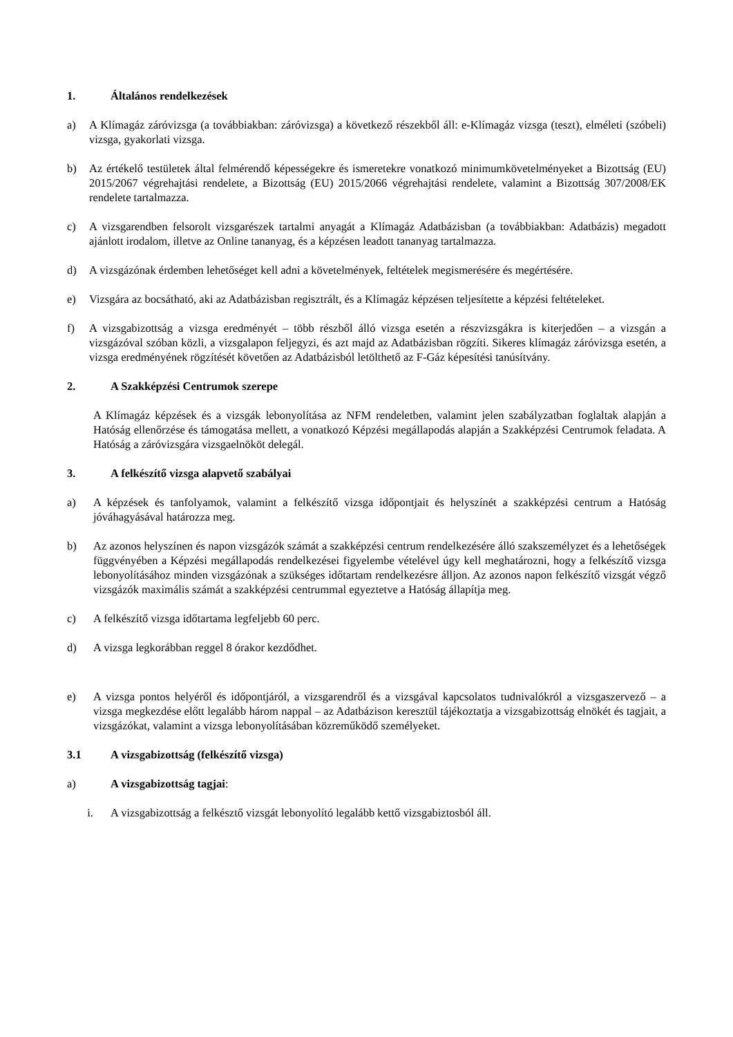1. Általános rendelkezések
a) A Klímagáz záróvizsga (a továbbiakban: záróvizsga) a következő részekből áll: e-Klímagáz vizsga (teszt), elméleti (szóbeli) vizsga, gyakorlati vizsga.
b) Az értékelő testületek által felmérendő képességekre és ismeretekre vonatkozó minimumkövetelményeket a Bizottság (EU) 2015/2067 végrehajtási rendelete, a Bizottság (EU) 2015/2066 végrehajtási rendelete, valamint a Bizottság 307/2008/EK rendelete tartalmazza.
c) A vizsgarendben felsorolt vizsgarészek tartalmi anyagát a Klímagáz Adatbázisban (a továbbiakban: Adatbázis) megadott ajánlott irodalom, illetve az Online tananyag, és a képzésen leadott tananyag tartalmazza.
d) A vizsgázónak érdemben lehetőséget kell adni a követelmények, feltételek megismerésére és megértésére.
e) Vizsgára az bocsátható, aki az Adatbázisban regisztrált, és a Klímagáz képzésen teljesítette a képzési feltételeket.
f) A vizsgabizottság a vizsga eredményét – több részből álló vizsga esetén a részvizsgákra is kiterjedően – a vizsgán a vizsgázóval szóban közli, a vizsgalapon feljegyzi, és azt majd az Adatbázisban rögzíti. Sikeres klímagáz záróvizsga esetén, a vizsga eredményének rögzítését követően az Adatbázisból letölthető az F-Gáz képesítési tanúsítvány.
2. A Szakképzési Centrumok szerepe
A Klímagáz képzések és a vizsgák lebonyolítása az NFM rendeletben, valamint jelen szabályzatban foglaltak alapján a Hatóság ellenőrzése és támogatása mellett, a vonatkozó Képzési megállapodás alapján a Szakképzési Centrumok feladata. A Hatóság a záróvizsgára vizsgaelnököt delegál.
3. A felkészítő vizsga alapvető szabályai
a) A képzések és tanfolyamok, valamint a felkészítő vizsga időpontjait és helyszínét a szakképzési centrum a Hatóság jóváhagyásával határozza meg.
b) Az azonos helyszínen és napon vizsgázók számát a szakképzési centrum rendelkezésére álló szakszemélyzet és a lehetőségek függvényében a Képzési megállapodás rendelkezései figyelembe vételével úgy kell meghatározni, hogy a felkészítő vizsga lebonyolításához minden vizsgázónak a szükséges időtartam rendelkezésre álljon. Az azonos napon felkészítő vizsgát végző vizsgázók maximális számát a szakképzési centrummal egyeztetve a Hatóság állapítja meg.
c) A felkészítő vizsga időtartama legfeljebb 60 perc.
d) A vizsga legkorábban reggel 8 órakor kezdődhet.
e) A vizsga pontos helyéről és időpontjáról, a vizsgarendről és a vizsgával kapcsolatos tudnivalókról a vizsgaszervező – a vizsga megkezdése előtt legalább három nappal – az Adatbázison keresztül tájékoztatja a vizsgabizottság elnökét és tagjait, a vizsgázókat, valamint a vizsga lebonyolításában közreműködő személyeket.
3.1 A vizsgabizottság (felkészítő vizsga)
a) A vizsgabizottság tagjai:
i. A vizsgabizottság a felkésztő vizsgát lebonyolító legalább kettő vizsgabiztosból áll.